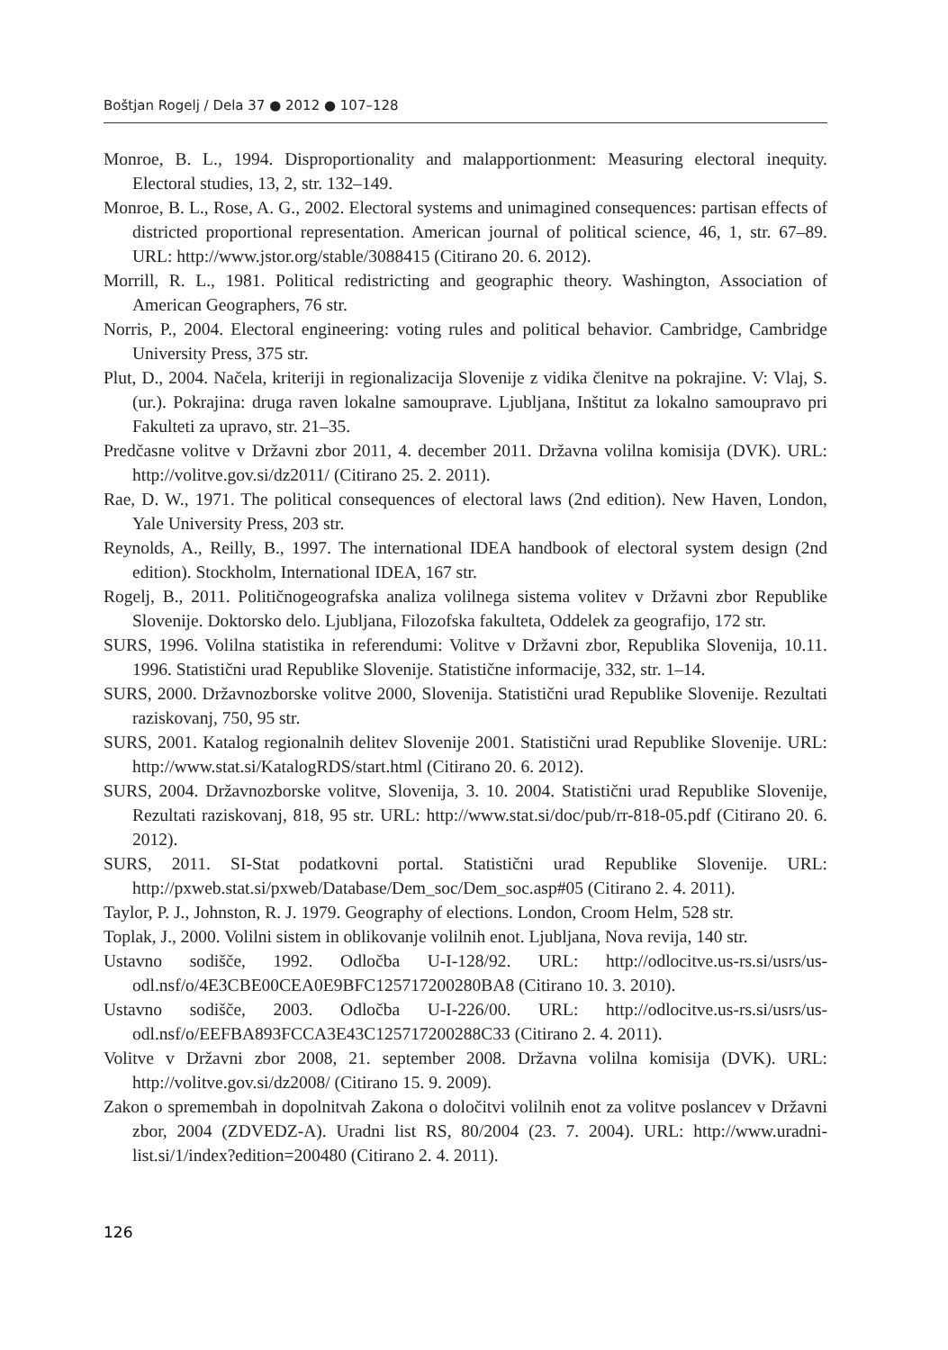Boštjan Rogelj / Dela 37 ● 2012 ● 107–128
Monroe, B. L., 1994. Disproportionality and malapportionment: Measuring electoral inequity. Electoral studies, 13, 2, str. 132–149.
Monroe, B. L., Rose, A. G., 2002. Electoral systems and unimagined consequences: partisan effects of districted proportional representation. American journal of political science, 46, 1, str. 67–89. URL: http://www.jstor.org/stable/3088415 (Citirano 20. 6. 2012).
Morrill, R. L., 1981. Political redistricting and geographic theory. Washington, Association of American Geographers, 76 str.
Norris, P., 2004. Electoral engineering: voting rules and political behavior. Cambridge, Cambridge University Press, 375 str.
Plut, D., 2004. Načela, kriteriji in regionalizacija Slovenije z vidika členitve na pokrajine. V: Vlaj, S. (ur.). Pokrajina: druga raven lokalne samouprave. Ljubljana, Inštitut za lokalno samoupravo pri Fakulteti za upravo, str. 21–35.
Predčasne volitve v Državni zbor 2011, 4. december 2011. Državna volilna komisija (DVK). URL: http://volitve.gov.si/dz2011/ (Citirano 25. 2. 2011).
Rae, D. W., 1971. The political consequences of electoral laws (2nd edition). New Haven, London, Yale University Press, 203 str.
Reynolds, A., Reilly, B., 1997. The international IDEA handbook of electoral system design (2nd edition). Stockholm, International IDEA, 167 str.
Rogelj, B., 2011. Političnogeografska analiza volilnega sistema volitev v Državni zbor Republike Slovenije. Doktorsko delo. Ljubljana, Filozofska fakulteta, Oddelek za geografijo, 172 str.
SURS, 1996. Volilna statistika in referendumi: Volitve v Državni zbor, Republika Slovenija, 10.11. 1996. Statistični urad Republike Slovenije. Statistične informacije, 332, str. 1–14.
SURS, 2000. Državnozborske volitve 2000, Slovenija. Statistični urad Republike Slovenije. Rezultati raziskovanj, 750, 95 str.
SURS, 2001. Katalog regionalnih delitev Slovenije 2001. Statistični urad Republike Slovenije. URL: http://www.stat.si/KatalogRDS/start.html (Citirano 20. 6. 2012).
SURS, 2004. Državnozborske volitve, Slovenija, 3. 10. 2004. Statistični urad Republike Slovenije, Rezultati raziskovanj, 818, 95 str. URL: http://www.stat.si/doc/pub/rr-818-05.pdf (Citirano 20. 6. 2012).
SURS, 2011. SI-Stat podatkovni portal. Statistični urad Republike Slovenije. URL: http://pxweb.stat.si/pxweb/Database/Dem_soc/Dem_soc.asp#05 (Citirano 2. 4. 2011).
Taylor, P. J., Johnston, R. J. 1979. Geography of elections. London, Croom Helm, 528 str.
Toplak, J., 2000. Volilni sistem in oblikovanje volilnih enot. Ljubljana, Nova revija, 140 str.
Ustavno sodišče, 1992. Odločba U-I-128/92. URL: http://odlocitve.us-rs.si/usrs/us-odl.nsf/o/4E3CBE00CEA0E9BFC125717200280BA8 (Citirano 10. 3. 2010).
Ustavno sodišče, 2003. Odločba U-I-226/00. URL: http://odlocitve.us-rs.si/usrs/us-odl.nsf/o/EEFBA893FCCA3E43C125717200288C33 (Citirano 2. 4. 2011).
Volitve v Državni zbor 2008, 21. september 2008. Državna volilna komisija (DVK). URL: http://volitve.gov.si/dz2008/ (Citirano 15. 9. 2009).
Zakon o spremembah in dopolnitvah Zakona o določitvi volilnih enot za volitve poslancev v Državni zbor, 2004 (ZDVEDZ-A). Uradni list RS, 80/2004 (23. 7. 2004). URL: http://www.uradni-list.si/1/index?edition=200480 (Citirano 2. 4. 2011).
126